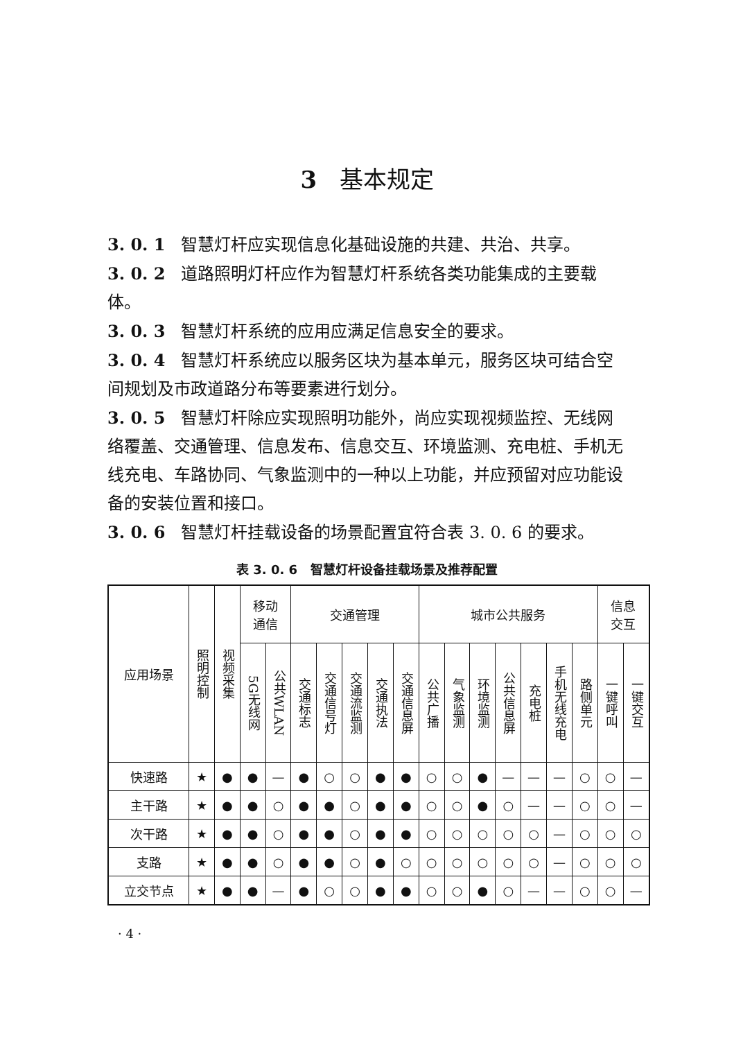3 基本规定
3. 0. 1 智慧灯杆应实现信息化基础设施的共建、共治、共享。
3. 0. 2 道路照明灯杆应作为智慧灯杆系统各类功能集成的主要载体。
3. 0. 3 智慧灯杆系统的应用应满足信息安全的要求。
3. 0. 4 智慧灯杆系统应以服务区块为基本单元，服务区块可结合空间规划及市政道路分布等要素进行划分。
3. 0. 5 智慧灯杆除应实现照明功能外，尚应实现视频监控、无线网络覆盖、交通管理、信息发布、信息交互、环境监测、充电桩、手机无线充电、车路协同、气象监测中的一种以上功能，并应预留对应功能设备的安装位置和接口。
3. 0. 6 智慧灯杆挂载设备的场景配置宜符合表 3. 0. 6 的要求。
表 3. 0. 6 智慧灯杆设备挂载场景及推荐配置
| 应用场景 | 照明控制 | 视频采集 | 移动 通信 | | 交通管理 | | | | | 城市公共服务 | | | | | | | 信息 交互 | |
| --- | --- | --- | --- | --- | --- | --- | --- | --- | --- | --- | --- | --- | --- | --- | --- | --- | --- | --- |
| | | | 5G无线网 | 公共WLAN | 交通标志 | 交通信号灯 | 交通流监测 | 交通执法 | 交通信息屏 | 公共广播 | 气象监测 | 环境监测 | 公共信息屏 | 充电桩 | 手机无线充电 | 路侧单元 | 一键呼叫 | 一键交互 |
| 快速路 | ★ | ● | ● | — | ● | ○ | ○ | ● | ● | ○ | ○ | ● | — | — | — | ○ | ○ | — |
| 主干路 | ★ | ● | ● | ○ | ● | ● | ○ | ● | ● | ○ | ○ | ● | ○ | — | — | ○ | ○ | — |
| 次干路 | ★ | ● | ● | ○ | ● | ● | ○ | ● | ● | ○ | ○ | ○ | ○ | ○ | — | ○ | ○ | ○ |
| 支路 | ★ | ● | ● | ○ | ● | ● | ○ | ● | ○ | ○ | ○ | ○ | ○ | ○ | — | ○ | ○ | ○ |
| 立交节点 | ★ | ● | ● | — | ● | ○ | ○ | ● | ● | ○ | ○ | ● | ○ | — | — | ○ | ○ | — |
· 4 ·